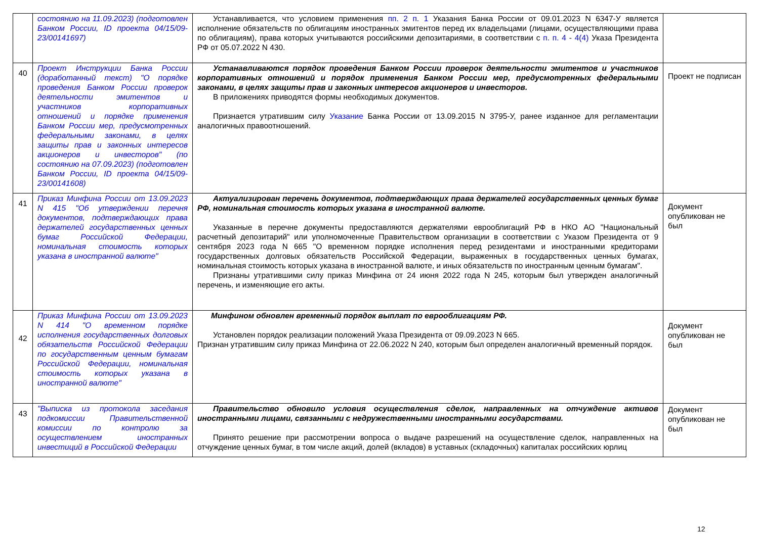| | состоянию на 11.09.2023) (подготовлен Банком России, ID проекта 04/15/09-23/00141697) | Устанавливается, что условием применения пп. 2 п. 1 Указания Банка России от 09.01.2023 N 6347-У является исполнение обязательств по облигациям иностранных эмитентов перед их владельцами (лицами, осуществляющими права по облигациям), права которых учитываются российскими депозитариями, в соответствии с п. п. 4 - 4(4) Указа Президента РФ от 05.07.2022 N 430. | |
| 40 | Проект Инструкции Банка России (доработанный текст) "О порядке проведения Банком России проверок деятельности эмитентов и участников корпоративных отношений и порядке применения Банком России мер, предусмотренных федеральными законами, в целях защиты прав и законных интересов акционеров и инвесторов" (по состоянию на 07.09.2023) (подготовлен Банком России, ID проекта 04/15/09-23/00141608) | Устанавливаются порядок проведения Банком России проверок деятельности эмитентов и участников корпоративных отношений и порядок применения Банком России мер, предусмотренных федеральными законами, в целях защиты прав и законных интересов акционеров и инвесторов. В приложениях приводятся формы необходимых документов. Признается утратившим силу Указание Банка России от 13.09.2015 N 3795-У, ранее изданное для регламентации аналогичных правоотношений. | Проект не подписан |
| 41 | Приказ Минфина России от 13.09.2023 N 415 "Об утверждении перечня документов, подтверждающих права держателей государственных ценных бумаг Российской Федерации, номинальная стоимость которых указана в иностранной валюте" | Актуализирован перечень документов, подтверждающих права держателей государственных ценных бумаг РФ, номинальная стоимость которых указана в иностранной валюте. Указанные в перечне документы предоставляются держателями еврооблигаций РФ в НКО АО "Национальный расчетный депозитарий" или уполномоченные Правительством организации в соответствии с Указом Президента от 9 сентября 2023 года N 665 "О временном порядке исполнения перед резидентами и иностранными кредиторами государственных долговых обязательств Российской Федерации, выраженных в государственных ценных бумагах, номинальная стоимость которых указана в иностранной валюте, и иных обязательств по иностранным ценным бумагам". Признаны утратившими силу приказ Минфина от 24 июня 2022 года N 245, которым был утвержден аналогичный перечень, и изменяющие его акты. | Документ опубликован не был |
| 42 | Приказ Минфина России от 13.09.2023 N 414 "О временном порядке исполнения государственных долговых обязательств Российской Федерации по государственным ценным бумагам Российской Федерации, номинальная стоимость которых указана в иностранной валюте" | Минфином обновлен временный порядок выплат по еврооблигациям РФ. Установлен порядок реализации положений Указа Президента от 09.09.2023 N 665. Признан утратившим силу приказ Минфина от 22.06.2022 N 240, которым был определен аналогичный временный порядок. | Документ опубликован не был |
| 43 | "Выписка из протокола заседания подкомиссии Правительственной комиссии по контролю за осуществлением иностранных инвестиций в Российской Федерации | Правительство обновило условия осуществления сделок, направленных на отчуждение активов иностранными лицами, связанными с недружественными иностранными государствами. Принято решение при рассмотрении вопроса о выдаче разрешений на осуществление сделок, направленных на отчуждение ценных бумаг, в том числе акций, долей (вкладов) в уставных (складочных) капиталах российских юрлиц | Документ опубликован не был |
12